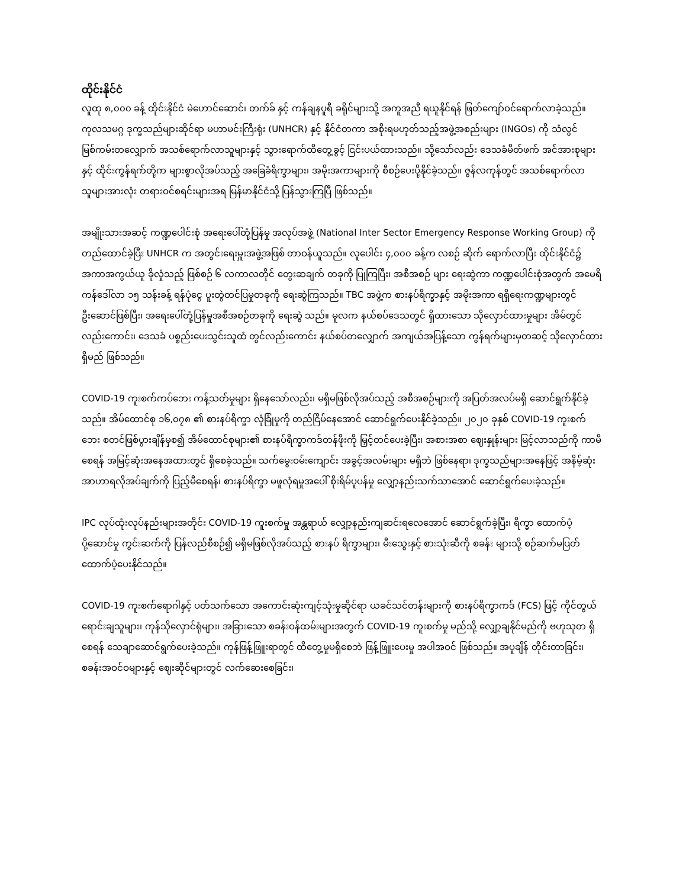ထိုင်းနိုင်ငံ
လူထု ၈,၀၀၀ ခန့် ထိုင်းနိုင်ငံ မဲဟောင်ဆောင်၊ တက်ခ် နှင့် ကန်ချနပူရီ ခရိုင်များသို့ အကူအညီ ရယူနိုင်ရန် ဖြတ်ကျော်ဝင်ရောက်လာခဲ့သည်။ ကုလသမဂ္ဂ ဒုက္ခသည်များဆိုင်ရာ မဟာမင်းကြီးရုံး (UNHCR) နှင့် နိုင်ငံတကာ အစိုးရမဟုတ်သည့်အဖွဲ့အစည်းများ (INGOs) ကို သံလွင်မြစ်ကမ်းတလျှောက် အသစ်ရောက်လာသူများနှင့် သွားရောက်ထိတွေ့ခွင့် ငြင်းပယ်ထားသည်။ သို့သော်လည်း ဒေသခံမိတ်ဖက် အင်အားစုများနှင့် ထိုင်းကွန်ရက်တို့က များစွာလိုအပ်သည့် အခြေခံရိက္ခာများ၊ အမိုးအကာများကို စီစဉ်ပေးပို့နိုင်ခဲ့သည်။ ဇွန်လကုန်တွင် အသစ်ရောက်လာသူများအားလုံး တရားဝင်စရင်းများအရ မြန်မာနိုင်ငံသို့ ပြန်သွားကြပြီ ဖြစ်သည်။
အမျိုးသားအဆင့် ကဏ္ဍပေါင်းစုံ အရေးပေါ်တုံ့ပြန်မှု အလုပ်အဖွဲ့ (National Inter Sector Emergency Response Working Group) ကို တည်ထောင်ခဲ့ပြီး UNHCR က အတွင်းရေးမှူးအဖွဲ့အဖြစ် တာဝန်ယူသည်။ လူပေါင်း ၄,၀၀၀ ခန့်က လစဉ် ဆိုက် ရောက်လာပြီး ထိုင်းနိုင်ငံ၌ အကာအကွယ်ယူ ခိုလှုံသည့် ဖြစ်စဉ် ၆ လကာလတိုင် တွေးဆချက် တခုကို ပြုကြပြီး၊ အစီအစဉ် များ ရေးဆွဲကာ ကဏ္ဍပေါင်းစုံအတွက် အမေရိကန်ဒေါ်လာ ၁၅ သန်းခန့် ရန်ပုံငွေ ပူးတွဲတင်ပြမှုတခုကို ရေးဆွဲကြသည်။ TBC အဖွဲ့က စားနပ်ရိက္ခာနှင့် အမိုးအကာ ရရှိရေးကဏ္ဍများတွင် ဦးဆောင်ဖြစ်ပြီး၊ အရေးပေါ်တုံ့ပြန်မှုအစီအစဉ်တခုကို ရေးဆွဲ သည်။ မူလက နယ်စပ်ဒေသတွင် ရှိထားသော သိုလှောင်ထားမှုများ အိမ်တွင်လည်းကောင်း၊ ဒေသခံ ပစ္စည်းပေးသွင်းသူထံ တွင်လည်းကောင်း နယ်စပ်တလျှောက် အကျယ်အပြန့်သော ကွန်ရက်များမှတဆင့် သိုလှောင်ထားရှိမည် ဖြစ်သည်။
COVID-19 ကူးစက်ကပ်ဘေး ကန့်သတ်မှုများ ရှိနေသော်လည်း၊ မရှိမဖြစ်လိုအပ်သည့် အစီအစဉ်များကို အပြတ်အလပ်မရှိ ဆောင်ရွက်နိုင်ခဲ့သည်။ အိမ်ထောင်စု ၁၆,၀၇၈ ၏ စားနပ်ရိက္ခာ လုံခြုံမှုကို တည်ငြိမ်နေအောင် ဆောင်ရွက်ပေးနိုင်ခဲ့သည်။ ၂၀၂၀ ခုနှစ် COVID-19 ကူးစက်ဘေး စတင်ဖြစ်ပွားချိန်မှစ၍ အိမ်ထောင်စုများ၏ စားနပ်ရိက္ခာကဒ်တန်ဖိုးကို မြှင့်တင်ပေးခဲ့ပြီး၊ အစားအစာ ဈေးနှုန်းများ မြင့်လာသည်ကို ကာမိစေရန် အမြင့်ဆုံးအနေအထားတွင် ရှိစေခဲ့သည်။ သက်မွေးဝမ်းကျောင်း အခွင့်အလမ်းများ မရှိဘဲ ဖြစ်နေရာ၊ ဒုက္ခသည်များအနေဖြင့် အနိမ့်ဆုံး အာဟာရလိုအပ်ချက်ကို ပြည့်မီစေရန်၊ စားနပ်ရိက္ခာ မဖူလုံရမှုအပေါ် စိုးရိမ်ပူပန်မှု လျှော့နည်းသက်သာအောင် ဆောင်ရွက်ပေးခဲ့သည်။
IPC လုပ်ထုံးလုပ်နည်းများအတိုင်း COVID-19 ကူးစက်မှု အန္တရာယ် လျှော့နည်းကျဆင်းရလေအောင် ဆောင်ရွက်ခဲ့ပြီး၊ ရိက္ခာ ထောက်ပံ့ပို့ဆောင်မှု ကွင်းဆက်ကို ပြန်လည်စီစဉ်၍ မရှိမဖြစ်လိုအပ်သည့် စားနပ် ရိက္ခာများ၊ မီးသွေးနှင့် စားသုံးဆီကို စခန်း များသို့ စဉ်ဆက်မပြတ် ထောက်ပံ့ပေးနိုင်သည်။
COVID-19 ကူးစက်ရောဂါနှင့် ပတ်သက်သော အကောင်းဆုံးကျင့်သုံးမှုဆိုင်ရာ ယခင်သင်တန်းများကို စားနပ်ရိက္ခာကဒ် (FCS) ဖြင့် ကိုင်တွယ်ရောင်းချသူများ၊ ကုန်သိုလှောင်ရုံများ၊ အခြားသော စခန်းဝန်ထမ်းများအတွက် COVID-19 ကူးစက်မှု မည်သို့ လျှော့ချနိုင်မည်ကို ဗဟုသုတ ရှိစေရန် သေချာဆောင်ရွက်ပေးခဲ့သည်။ ကုန်ဖြန့်ဖြူးရာတွင် ထိတွေ့မှုမရှိစေဘဲ ဖြန့်ဖြူးပေးမှု အပါအဝင် ဖြစ်သည်။ အပူချိန် တိုင်းတာခြင်း၊ စခန်းအဝင်ဝများနှင့် ဈေးဆိုင်များတွင် လက်ဆေးစေခြင်း၊